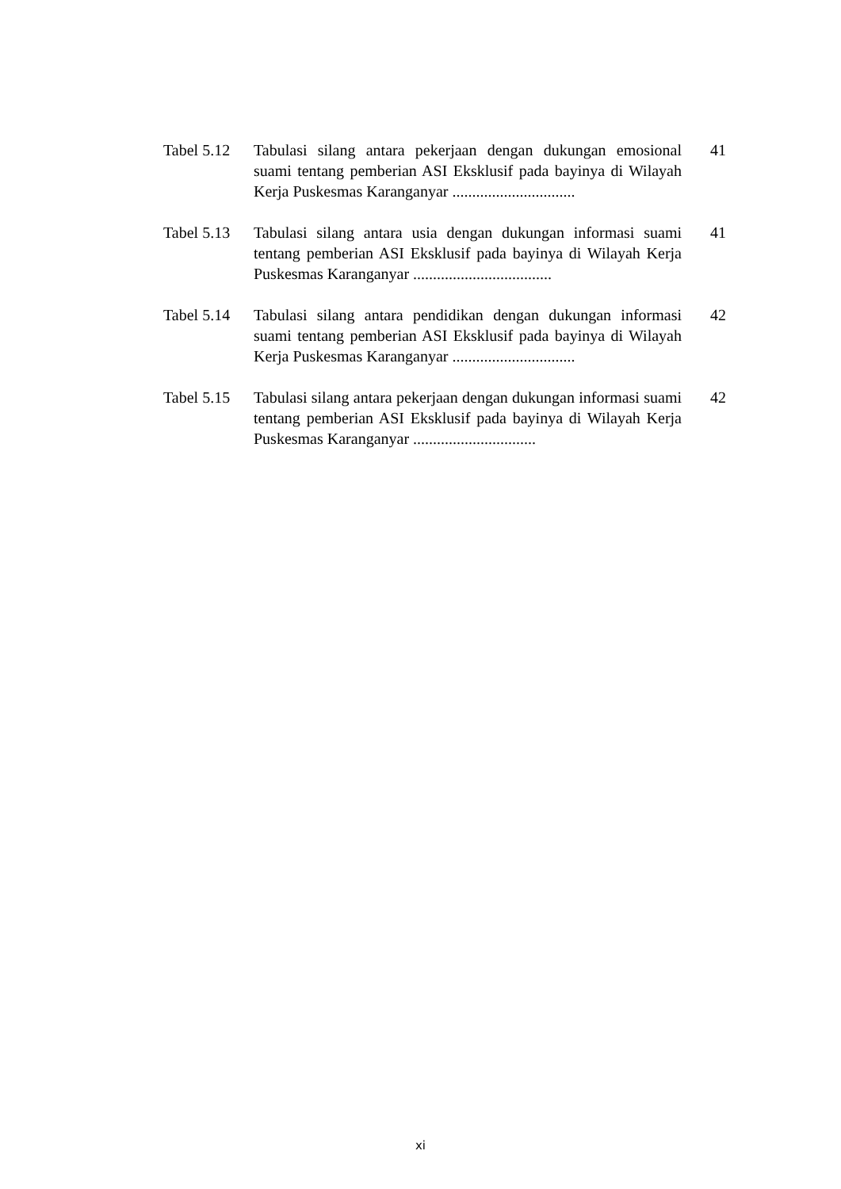Tabel 5.12
Tabulasi silang antara pekerjaan dengan dukungan emosional suami tentang pemberian ASI Eksklusif pada bayinya di Wilayah Kerja Puskesmas Karanganyar ...............................
41
Tabel 5.13
Tabulasi silang antara usia dengan dukungan informasi suami tentang pemberian ASI Eksklusif pada bayinya di Wilayah Kerja Puskesmas Karanganyar ...................................
41
Tabel 5.14
Tabulasi silang antara pendidikan dengan dukungan informasi suami tentang pemberian ASI Eksklusif pada bayinya di Wilayah Kerja Puskesmas Karanganyar ...............................
42
Tabel 5.15
Tabulasi silang antara pekerjaan dengan dukungan informasi suami tentang pemberian ASI Eksklusif pada bayinya di Wilayah Kerja Puskesmas Karanganyar ...............................
42
xi